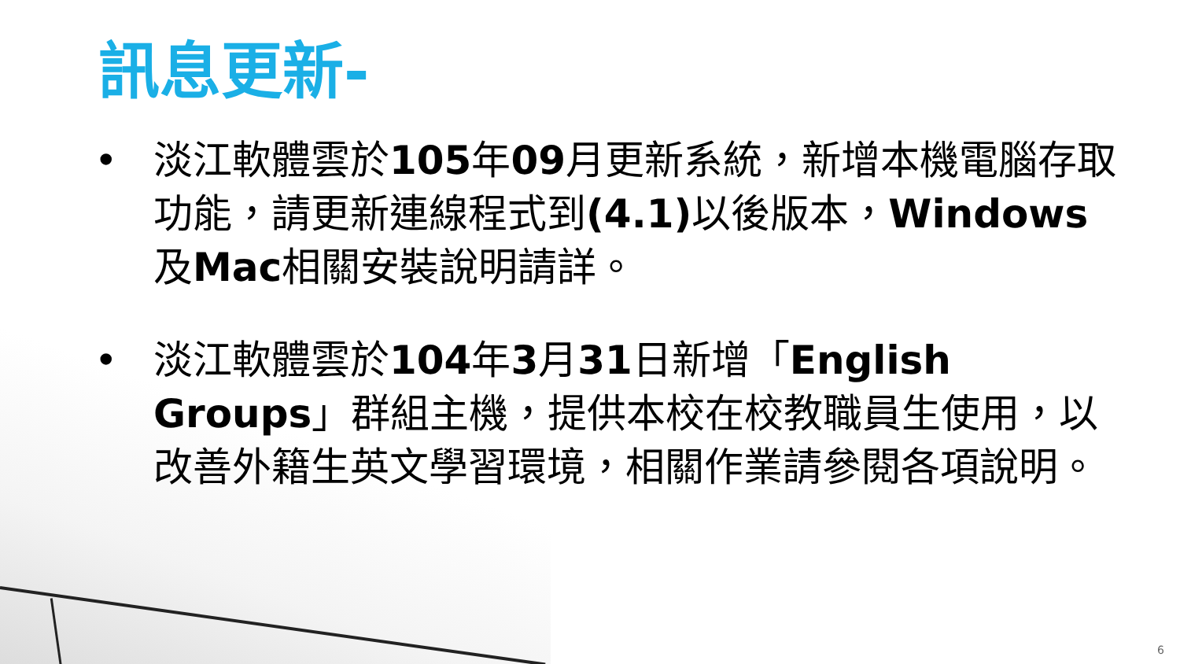訊息更新-
• 淡江軟體雲於105年09月更新系統，新增本機電腦存取功能，請更新連線程式到(4.1) 以後版本，Windows 及Mac相關安裝說明請詳。
• 淡江軟體雲於104年3月31日新增「English Groups」群組主機，提供本校在校教職員生使用，以改善外籍生英文學習環境，相關作業請參閱各項說明。
6